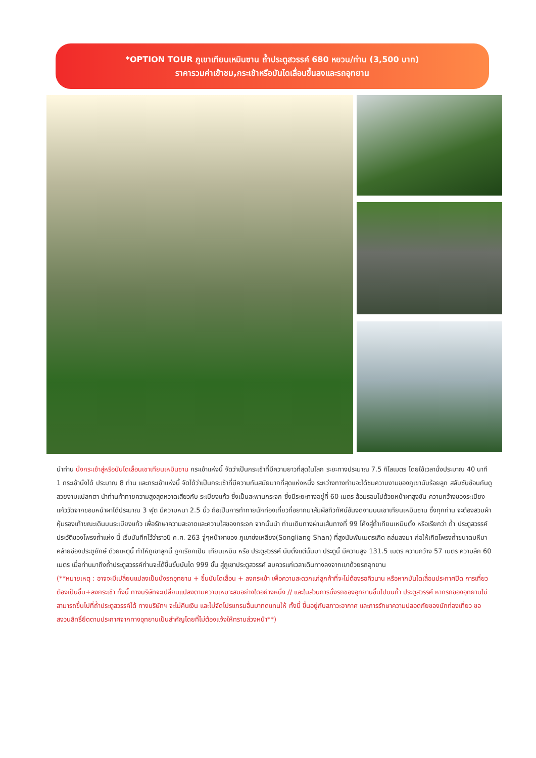*OPTION TOUR ภูเขาเทียนเหมินซาน ถ้ำประตูสวรรค์ 680 หยวน/ท่าน (3,500 บาท)
ราคารวมค่าเข้าชม,กระเช้าหรือบันไดเลื่อนขึ้นลงและรถอุทยาน
นำท่าน นั่งกระเช้าสู่หรือบันไดเลื่อนเขาเทียนเหมินซาน กระเช้าแห่งนี้ จัดว่าเป็นกระเช้าที่มีความยาวที่สุดในโลก ระยะทางประมาณ 7.5 กิโลเมตร โดยใช้เวลานั่งประมาณ 40 นาที 1 กระเช้านั่งได้ ประมาณ 8 ท่าน และกระเช้าแห่งนี้ จัดได้ว่าเป็นกระเช้าที่มีความทันสมัยมากที่สุดแห่งหนึ่ง ระหว่างทางท่านจะได้ชมความงามของภูเขานับร้อยลูก สลับซับซ้อนกันดูสวยงามแปลกตา นำท่านท้าทายความสูงสุดหวาดเสียวกับ ระเบียงแก้ว ซึ่งเป็นสะพานกระจก ซึ่งมีระยะทางอยู่ที่ 60 เมตร ล้อมรอบไปด้วยหน้าผาสูงชัน ความกว้างของระเบียงแก้ววัดจากขอบหน้าผาได้ประมาณ 3 ฟุต มีความหนา 2.5 นิ้ว ถือเป็นการท้าทายนักท่องเที่ยวที่อยากมาสัมผัสทิวทัศน์อันงดงามบนเขาเทียนเหมินซาน ซึ่งทุกท่าน จะต้องสวมผ้าหุ้มรองเท้าขณะเดินบนระเบียงแก้ว เพื่อรักษาความสะอาดและความใสของกระจก จากนั้นนำ ท่านเดินทางผ่านเส้นทางที่ 99 โค้งสู่ถ้ำเทียนเหมินตั้ง หรือเรียกว่า ถ้ำ ประตูสวรรค์ประวัติของโพรงถ้ำแห่ง นี้ เริ่มบันทึกไว้ว่าราวปี ค.ศ. 263 จู่ๆหน้าผาของ ภูเขาซ่งเหลียง(Songliang Shan) ที่สูงนับพันเมตรเกิด ถล่มลงมา ก่อให้เกิดโพรงถ้ำขนาดมหึมาคล้ายช่องประตูยักษ์ ด้วยเหตุนี้ ทำให้ภูเขาลูกนี้ ถูกเรียกเป็น เทียนเหมิน หรือ ประตูสวรรค์ นับตั้งแต่นั้นมา ประตูนี้ มีความสูง 131.5 เมตร ความกว้าง 57 เมตร ความลึก 60 เมตร เมื่อท่านมาถึงถ้ำประตูสวรรค์ท่านจะได้ขึ้นขั้นบันได 999 ขั้น สู่ภูเขาประตูสวรรค์ สมควรแก่เวลาเดินทางลงจากเขาด้วยรถอุทยาน
(**หมายเหตุ : อาจจะมีเปลี่ยนแปลงเป็นนั่งรถอุทยาน + ขึ้นบันไดเลื่อน + ลงกระเช้า เพื่อความสะดวกแก่ลูกค้าที่จะไม่ต้องรอคิวนาน หรือหากบันไดเลื่อนประกาศปิด การเที่ยวต้องเป็นขึ้น+ลงกระเช้า ทั้งนี้ ทางบริษัทจะเปลี่ยนแปลงตามความเหมาะสมอย่างใดอย่างหนึ่ง // และในส่วนการนั่งรถของอุทยานขึ้นไปบนถ้ำ ประตูสวรรค์ หากรถของอุทยานไม่สามารถขึ้นไปที่ถ้ำประตูสวรรค์ได้ ทางบริษัทฯ จะไม่คืนเงิน และไม่จัดโปรแกรมอื่นมาทดแทนให้ ทั้งนี้ ขึ้นอยู่กับสภาวะอากาศ และการรักษาความปลอดภัยของนักท่องเที่ยว ขอสงวนสิทธิ์ยึดตามประกาศจากทางอุทยานเป็นสำคัญโดยที่ไม่ต้องแจ้งให้ทราบล่วงหน้า**)